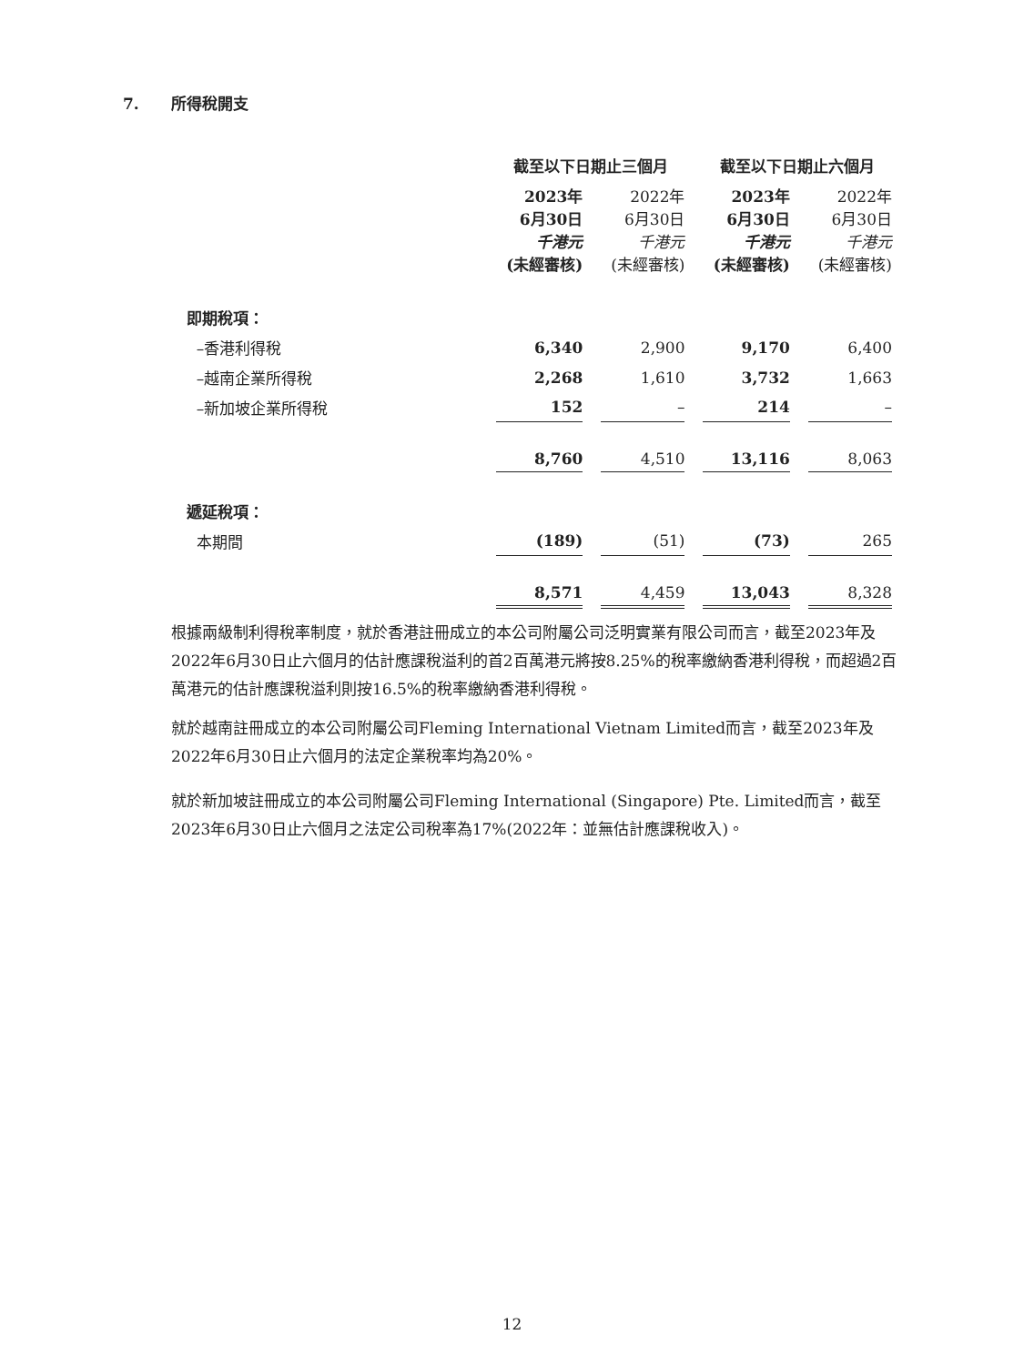7. 所得稅開支
| | 截至以下日期止三個月 | | 截至以下日期止六個月 | |
| | 2023年 6月30日 千港元 (未經審核) | 2022年 6月30日 千港元 (未經審核) | 2023年 6月30日 千港元 (未經審核) | 2022年 6月30日 千港元 (未經審核) |
| 即期稅項： | | | | |
| –香港利得稅 | 6,340 | 2,900 | 9,170 | 6,400 |
| –越南企業所得稅 | 2,268 | 1,610 | 3,732 | 1,663 |
| –新加坡企業所得稅 | 152 | – | 214 | – |
| | 8,760 | 4,510 | 13,116 | 8,063 |
| 遞延稅項： | | | | |
| 本期間 | (189) | (51) | (73) | 265 |
| | 8,571 | 4,459 | 13,043 | 8,328 |
根據兩級制利得稅率制度，就於香港註冊成立的本公司附屬公司泛明實業有限公司而言，截至2023年及2022年6月30日止六個月的估計應課稅溢利的首2百萬港元將按8.25%的稅率繳納香港利得稅，而超過2百萬港元的估計應課稅溢利則按16.5%的稅率繳納香港利得稅。
就於越南註冊成立的本公司附屬公司Fleming International Vietnam Limited而言，截至2023年及2022年6月30日止六個月的法定企業稅率均為20%。
就於新加坡註冊成立的本公司附屬公司Fleming International (Singapore) Pte. Limited而言，截至2023年6月30日止六個月之法定公司稅率為17%(2022年：並無估計應課稅收入)。
12